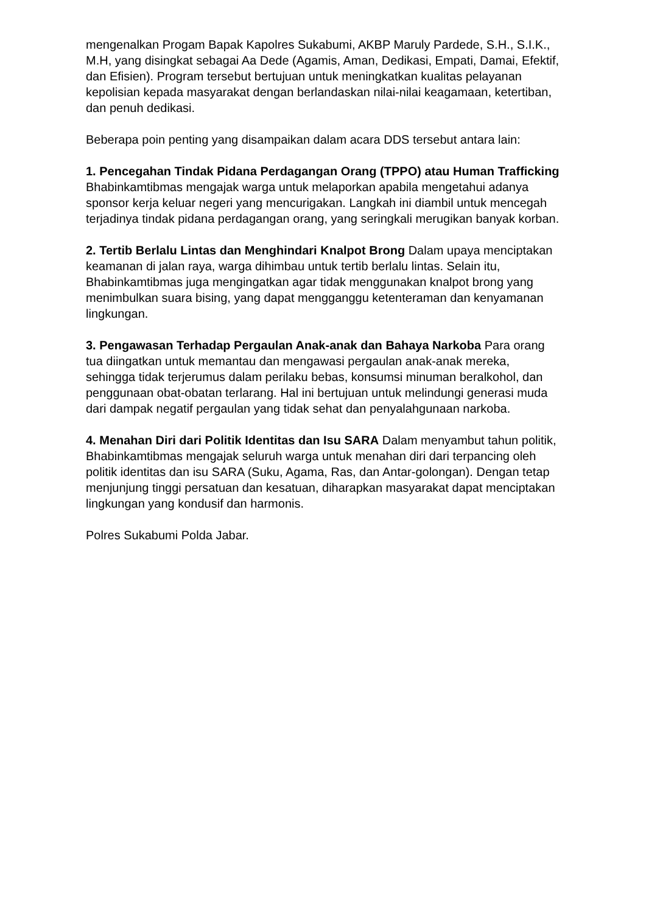mengenalkan Progam Bapak Kapolres Sukabumi, AKBP Maruly Pardede, S.H., S.I.K., M.H, yang disingkat sebagai Aa Dede (Agamis, Aman, Dedikasi, Empati, Damai, Efektif, dan Efisien). Program tersebut bertujuan untuk meningkatkan kualitas pelayanan kepolisian kepada masyarakat dengan berlandaskan nilai-nilai keagamaan, ketertiban, dan penuh dedikasi.
Beberapa poin penting yang disampaikan dalam acara DDS tersebut antara lain:
1. Pencegahan Tindak Pidana Perdagangan Orang (TPPO) atau Human Trafficking Bhabinkamtibmas mengajak warga untuk melaporkan apabila mengetahui adanya sponsor kerja keluar negeri yang mencurigakan. Langkah ini diambil untuk mencegah terjadinya tindak pidana perdagangan orang, yang seringkali merugikan banyak korban.
2. Tertib Berlalu Lintas dan Menghindari Knalpot Brong Dalam upaya menciptakan keamanan di jalan raya, warga dihimbau untuk tertib berlalu lintas. Selain itu, Bhabinkamtibmas juga mengingatkan agar tidak menggunakan knalpot brong yang menimbulkan suara bising, yang dapat mengganggu ketenteraman dan kenyamanan lingkungan.
3. Pengawasan Terhadap Pergaulan Anak-anak dan Bahaya Narkoba Para orang tua diingatkan untuk memantau dan mengawasi pergaulan anak-anak mereka, sehingga tidak terjerumus dalam perilaku bebas, konsumsi minuman beralkohol, dan penggunaan obat-obatan terlarang. Hal ini bertujuan untuk melindungi generasi muda dari dampak negatif pergaulan yang tidak sehat dan penyalahgunaan narkoba.
4. Menahan Diri dari Politik Identitas dan Isu SARA Dalam menyambut tahun politik, Bhabinkamtibmas mengajak seluruh warga untuk menahan diri dari terpancing oleh politik identitas dan isu SARA (Suku, Agama, Ras, dan Antar-golongan). Dengan tetap menjunjung tinggi persatuan dan kesatuan, diharapkan masyarakat dapat menciptakan lingkungan yang kondusif dan harmonis.
Polres Sukabumi Polda Jabar.